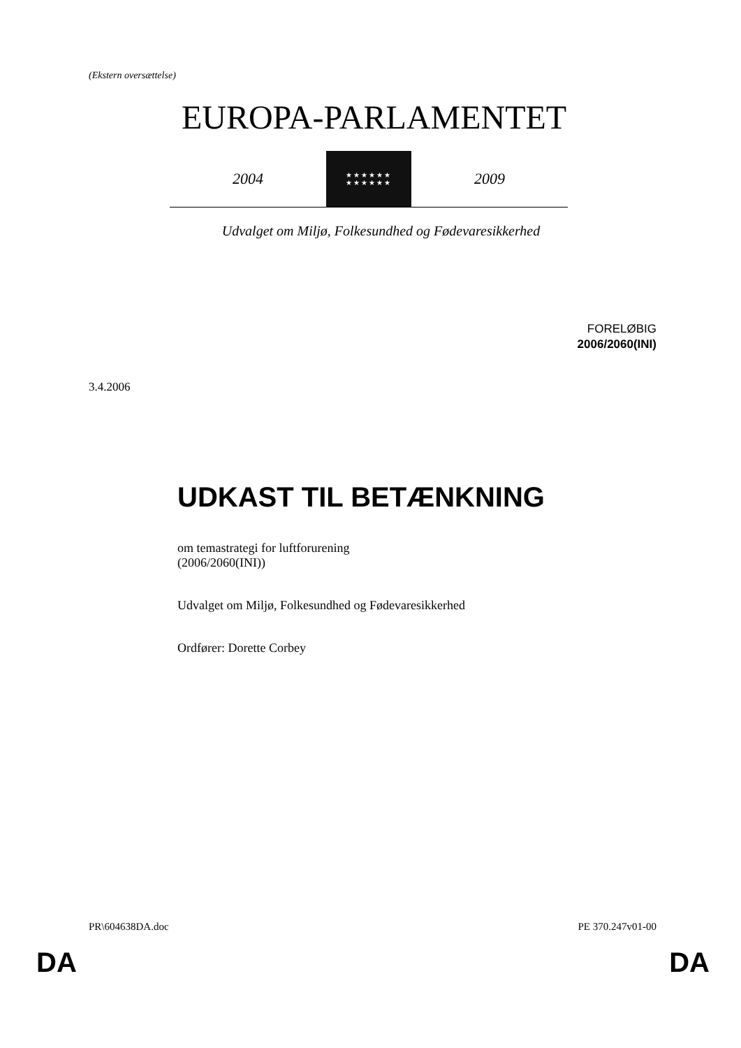(Ekstern oversættelse)
EUROPA-PARLAMENTET
2004
★★★★★★
★★★★★★
2009
Udvalget om Miljø, Folkesundhed og Fødevaresikkerhed
FORELØBIG
2006/2060(INI)
3.4.2006
UDKAST TIL BETÆNKNING
om temastrategi for luftforurening
(2006/2060(INI))
Udvalget om Miljø, Folkesundhed og Fødevaresikkerhed
Ordfører: Dorette Corbey
PR\604638DA.doc PE 370.247v01-00
DA DA